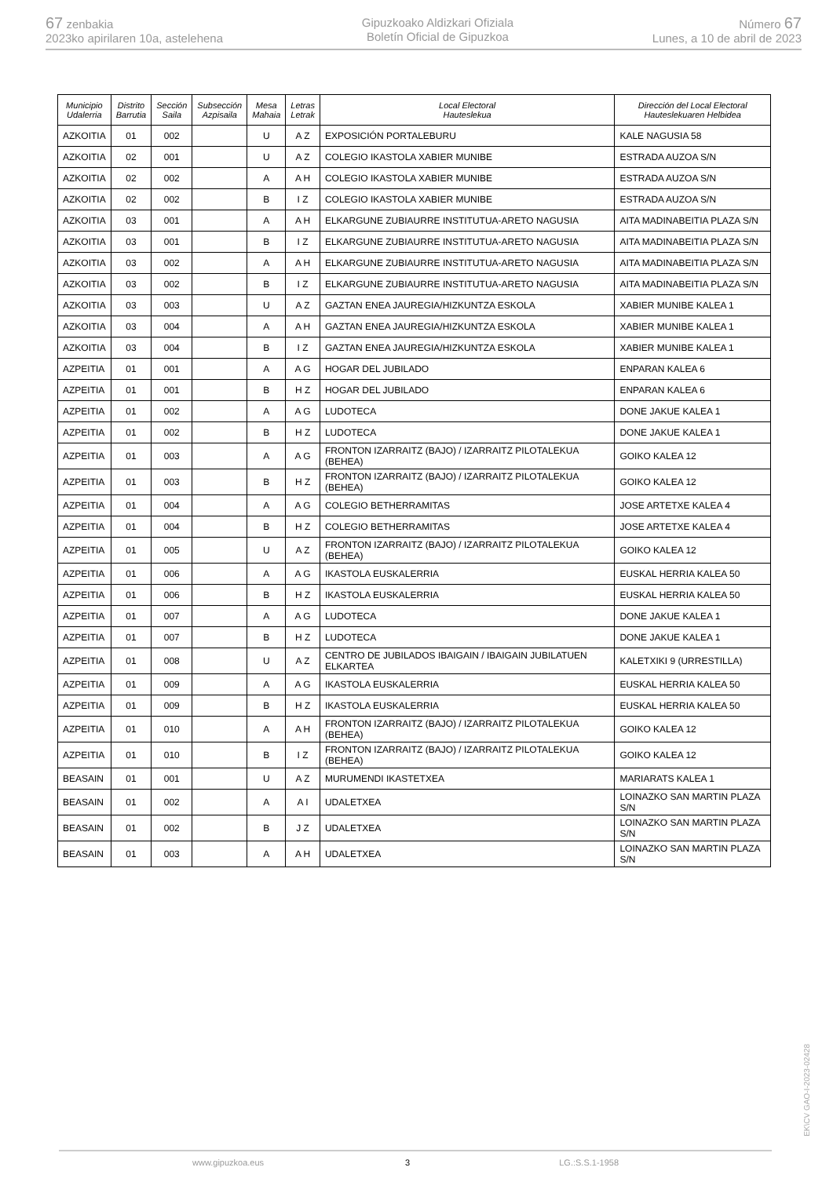67 zenbakia
2023ko apirilaren 10a, astelehena
Gipuzkoako Aldizkari Ofiziala
Boletín Oficial de Gipuzkoa
Número 67
Lunes, a 10 de abril de 2023
| Municipio Udalerria | Distrito Barrutia | Sección Saila | Subsección Azpisaila | Mesa Mahaia | Letras Letrak | Local Electoral Hauteslekua | Dirección del Local Electoral Hauteslekuaren Helbidea |
| --- | --- | --- | --- | --- | --- | --- | --- |
| AZKOITIA | 01 | 002 | | U | A Z | EXPOSICIÓN PORTALEBURU | KALE NAGUSIA 58 |
| AZKOITIA | 02 | 001 | | U | A Z | COLEGIO IKASTOLA XABIER MUNIBE | ESTRADA AUZOA S/N |
| AZKOITIA | 02 | 002 | | A | A H | COLEGIO IKASTOLA XABIER MUNIBE | ESTRADA AUZOA S/N |
| AZKOITIA | 02 | 002 | | B | I Z | COLEGIO IKASTOLA XABIER MUNIBE | ESTRADA AUZOA S/N |
| AZKOITIA | 03 | 001 | | A | A H | ELKARGUNE ZUBIAURRE INSTITUTUA-ARETO NAGUSIA | AITA MADINABEITIA PLAZA S/N |
| AZKOITIA | 03 | 001 | | B | I Z | ELKARGUNE ZUBIAURRE INSTITUTUA-ARETO NAGUSIA | AITA MADINABEITIA PLAZA S/N |
| AZKOITIA | 03 | 002 | | A | A H | ELKARGUNE ZUBIAURRE INSTITUTUA-ARETO NAGUSIA | AITA MADINABEITIA PLAZA S/N |
| AZKOITIA | 03 | 002 | | B | I Z | ELKARGUNE ZUBIAURRE INSTITUTUA-ARETO NAGUSIA | AITA MADINABEITIA PLAZA S/N |
| AZKOITIA | 03 | 003 | | U | A Z | GAZTAN ENEA JAUREGIA/HIZKUNTZA ESKOLA | XABIER MUNIBE KALEA 1 |
| AZKOITIA | 03 | 004 | | A | A H | GAZTAN ENEA JAUREGIA/HIZKUNTZA ESKOLA | XABIER MUNIBE KALEA 1 |
| AZKOITIA | 03 | 004 | | B | I Z | GAZTAN ENEA JAUREGIA/HIZKUNTZA ESKOLA | XABIER MUNIBE KALEA 1 |
| AZPEITIA | 01 | 001 | | A | A G | HOGAR DEL JUBILADO | ENPARAN KALEA 6 |
| AZPEITIA | 01 | 001 | | B | H Z | HOGAR DEL JUBILADO | ENPARAN KALEA 6 |
| AZPEITIA | 01 | 002 | | A | A G | LUDOTECA | DONE JAKUE KALEA 1 |
| AZPEITIA | 01 | 002 | | B | H Z | LUDOTECA | DONE JAKUE KALEA 1 |
| AZPEITIA | 01 | 003 | | A | A G | FRONTON IZARRAITZ (BAJO) / IZARRAITZ PILOTALEKUA (BEHEA) | GOIKO KALEA 12 |
| AZPEITIA | 01 | 003 | | B | H Z | FRONTON IZARRAITZ (BAJO) / IZARRAITZ PILOTALEKUA (BEHEA) | GOIKO KALEA 12 |
| AZPEITIA | 01 | 004 | | A | A G | COLEGIO BETHERRAMITAS | JOSE ARTETXE KALEA 4 |
| AZPEITIA | 01 | 004 | | B | H Z | COLEGIO BETHERRAMITAS | JOSE ARTETXE KALEA 4 |
| AZPEITIA | 01 | 005 | | U | A Z | FRONTON IZARRAITZ (BAJO) / IZARRAITZ PILOTALEKUA (BEHEA) | GOIKO KALEA 12 |
| AZPEITIA | 01 | 006 | | A | A G | IKASTOLA EUSKALERRIA | EUSKAL HERRIA KALEA 50 |
| AZPEITIA | 01 | 006 | | B | H Z | IKASTOLA EUSKALERRIA | EUSKAL HERRIA KALEA 50 |
| AZPEITIA | 01 | 007 | | A | A G | LUDOTECA | DONE JAKUE KALEA 1 |
| AZPEITIA | 01 | 007 | | B | H Z | LUDOTECA | DONE JAKUE KALEA 1 |
| AZPEITIA | 01 | 008 | | U | A Z | CENTRO DE JUBILADOS IBAIGAIN / IBAIGAIN JUBILATUEN ELKARTEA | KALETXIKI 9 (URRESTILLA) |
| AZPEITIA | 01 | 009 | | A | A G | IKASTOLA EUSKALERRIA | EUSKAL HERRIA KALEA 50 |
| AZPEITIA | 01 | 009 | | B | H Z | IKASTOLA EUSKALERRIA | EUSKAL HERRIA KALEA 50 |
| AZPEITIA | 01 | 010 | | A | A H | FRONTON IZARRAITZ (BAJO) / IZARRAITZ PILOTALEKUA (BEHEA) | GOIKO KALEA 12 |
| AZPEITIA | 01 | 010 | | B | I Z | FRONTON IZARRAITZ (BAJO) / IZARRAITZ PILOTALEKUA (BEHEA) | GOIKO KALEA 12 |
| BEASAIN | 01 | 001 | | U | A Z | MURUMENDI IKASTETXEA | MARIARATS KALEA 1 |
| BEASAIN | 01 | 002 | | A | A I | UDALETXEA | LOINAZKO SAN MARTIN PLAZA S/N |
| BEASAIN | 01 | 002 | | B | J Z | UDALETXEA | LOINAZKO SAN MARTIN PLAZA S/N |
| BEASAIN | 01 | 003 | | A | A H | UDALETXEA | LOINAZKO SAN MARTIN PLAZA S/N |
www.gipuzkoa.eus 3 LG.:S.S.1-1958
EK\CV GAO-I-2023-02428